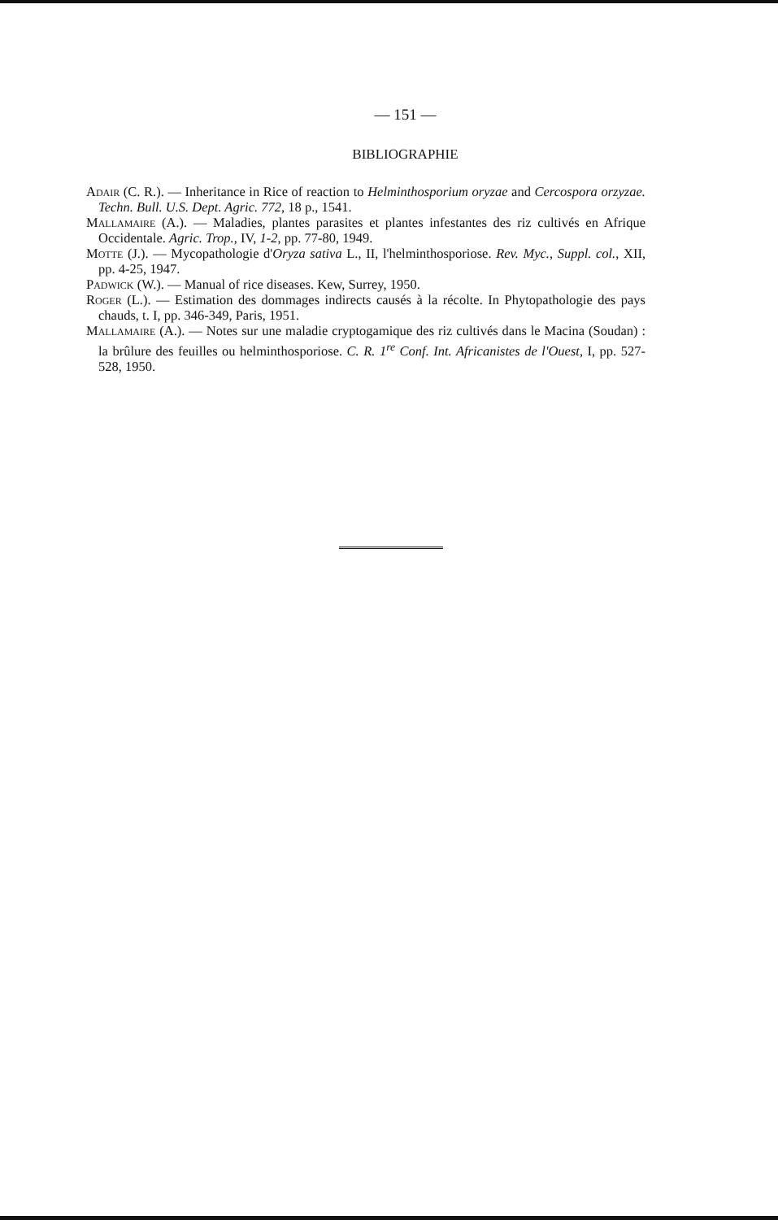— 151 —
BIBLIOGRAPHIE
Adair (C. R.). — Inheritance in Rice of reaction to Helminthosporium oryzae and Cercospora orzyzae. Techn. Bull. U.S. Dept. Agric. 772, 18 p., 1541.
Mallamaire (A.). — Maladies, plantes parasites et plantes infestantes des riz cultivés en Afrique Occidentale. Agric. Trop., IV, 1-2, pp. 77-80, 1949.
Motte (J.). — Mycopathologie d'Oryza sativa L., II, l'helminthosporiose. Rev. Myc., Suppl. col., XII, pp. 4-25, 1947.
Padwick (W.). — Manual of rice diseases. Kew, Surrey, 1950.
Roger (L.). — Estimation des dommages indirects causés à la récolte. In Phytopathologie des pays chauds, t. I, pp. 346-349, Paris, 1951.
Mallamaire (A.). — Notes sur une maladie cryptogamique des riz cultivés dans le Macina (Soudan) : la brûlure des feuilles ou helminthosporiose. C. R. 1<sup>re</sup> Conf. Int. Africanistes de l'Ouest, I, pp. 527-528, 1950.